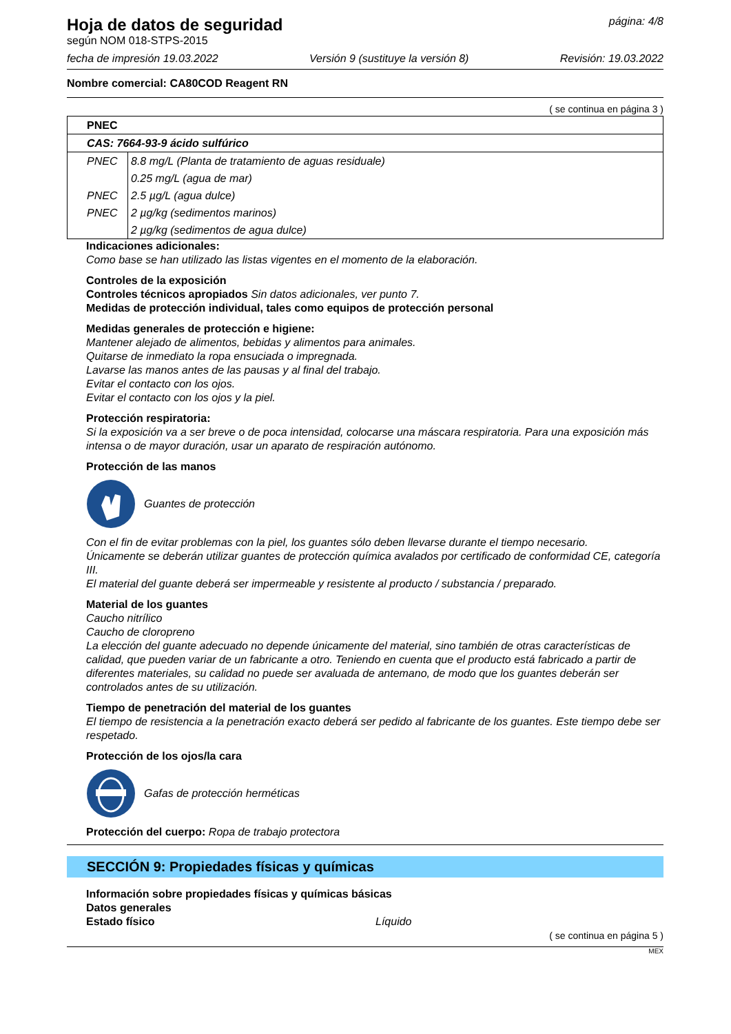Hoja de datos de seguridad
según NOM 018-STPS-2015
página: 4/8
fecha de impresión 19.03.2022 Versión 9 (sustituye la versión 8) Revisión: 19.03.2022
Nombre comercial: CA80COD Reagent RN
( se continua en página 3 )
| PNEC | |
| CAS: 7664-93-9 ácido sulfúrico | |
| PNEC | 8.8 mg/L (Planta de tratamiento de aguas residuale) |
| | 0.25 mg/L (agua de mar) |
| PNEC | 2.5 µg/L (agua dulce) |
| PNEC | 2 µg/kg (sedimentos marinos) |
| | 2 µg/kg (sedimentos de agua dulce) |
Indicaciones adicionales:
Como base se han utilizado las listas vigentes en el momento de la elaboración.
Controles de la exposición
Controles técnicos apropiados Sin datos adicionales, ver punto 7.
Medidas de protección individual, tales como equipos de protección personal
Medidas generales de protección e higiene:
Mantener alejado de alimentos, bebidas y alimentos para animales.
Quitarse de inmediato la ropa ensuciada o impregnada.
Lavarse las manos antes de las pausas y al final del trabajo.
Evitar el contacto con los ojos.
Evitar el contacto con los ojos y la piel.
Protección respiratoria:
Si la exposición va a ser breve o de poca intensidad, colocarse una máscara respiratoria. Para una exposición más intensa o de mayor duración, usar un aparato de respiración autónomo.
Protección de las manos
Guantes de protección
Con el fin de evitar problemas con la piel, los guantes sólo deben llevarse durante el tiempo necesario.
Únicamente se deberán utilizar guantes de protección química avalados por certificado de conformidad CE, categoría III.
El material del guante deberá ser impermeable y resistente al producto / substancia / preparado.
Material de los guantes
Caucho nitrílico
Caucho de cloropreno
La elección del guante adecuado no depende únicamente del material, sino también de otras características de calidad, que pueden variar de un fabricante a otro. Teniendo en cuenta que el producto está fabricado a partir de diferentes materiales, su calidad no puede ser avaluada de antemano, de modo que los guantes deberán ser controlados antes de su utilización.
Tiempo de penetración del material de los guantes
El tiempo de resistencia a la penetración exacto deberá ser pedido al fabricante de los guantes. Este tiempo debe ser respetado.
Protección de los ojos/la cara
Gafas de protección herméticas
Protección del cuerpo: Ropa de trabajo protectora
SECCIÓN 9: Propiedades físicas y químicas
Información sobre propiedades físicas y químicas básicas
Datos generales
Estado físico Líquido
( se continua en página 5 )
MEX